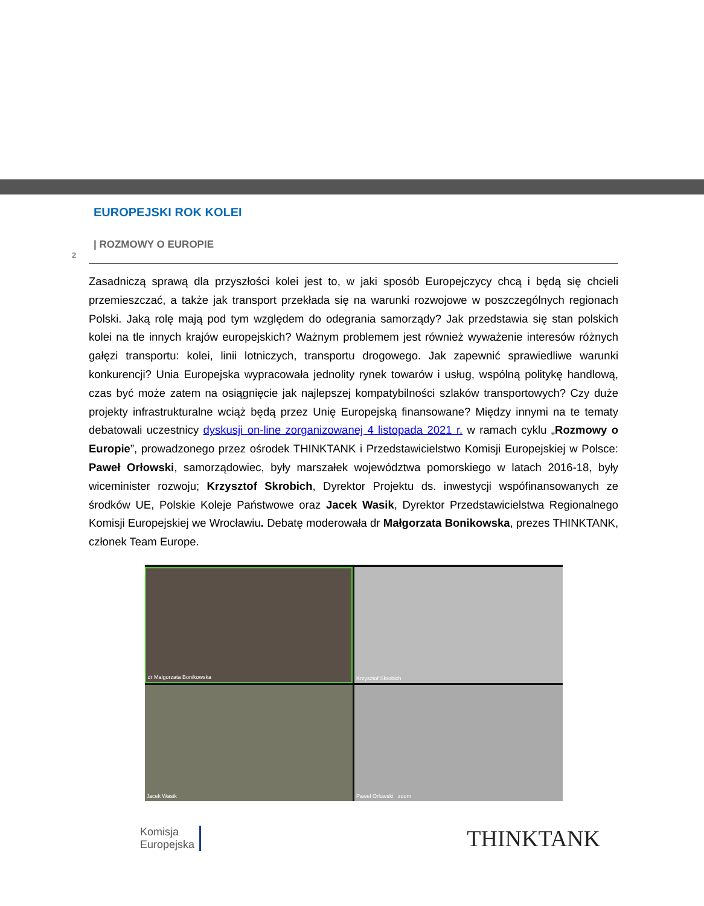EUROPEJSKI ROK KOLEI
| ROZMOWY O EUROPIE
2
Zasadniczą sprawą dla przyszłości kolei jest to, w jaki sposób Europejczycy chcą i będą się chcieli przemieszczać, a także jak transport przekłada się na warunki rozwojowe w poszczególnych regionach Polski. Jaką rolę mają pod tym względem do odegrania samorządy? Jak przedstawia się stan polskich kolei na tle innych krajów europejskich? Ważnym problemem jest również wyważenie interesów różnych gałęzi transportu: kolei, linii lotniczych, transportu drogowego. Jak zapewnić sprawiedliwe warunki konkurencji? Unia Europejska wypracowała jednolity rynek towarów i usług, wspólną politykę handlową, czas być może zatem na osiągnięcie jak najlepszej kompatybilności szlaków transportowych? Czy duże projekty infrastrukturalne wciąż będą przez Unię Europejską finansowane? Między innymi na te tematy debatowali uczestnicy dyskusji on-line zorganizowanej 4 listopada 2021 r. w ramach cyklu „Rozmowy o Europie”, prowadzonego przez ośrodek THINKTANK i Przedstawicielstwo Komisji Europejskiej w Polsce: Paweł Orłowski, samorządowiec, były marszałek województwa pomorskiego w latach 2016-18, były wiceminister rozwoju; Krzysztof Skrobich, Dyrektor Projektu ds. inwestycji wspófinansowanych ze środków UE, Polskie Koleje Państwowe oraz Jacek Wasik, Dyrektor Przedstawicielstwa Regionalnego Komisji Europejskiej we Wrocławiu. Debatę moderowała dr Małgorzata Bonikowska, prezes THINKTANK, członek Team Europe.
dr Malgorzata Bonikowska
Krzysztof Skrobich
Jacek Wasik
Pawel Orlowski zoom
Komisja
Europejska
THINKTANK